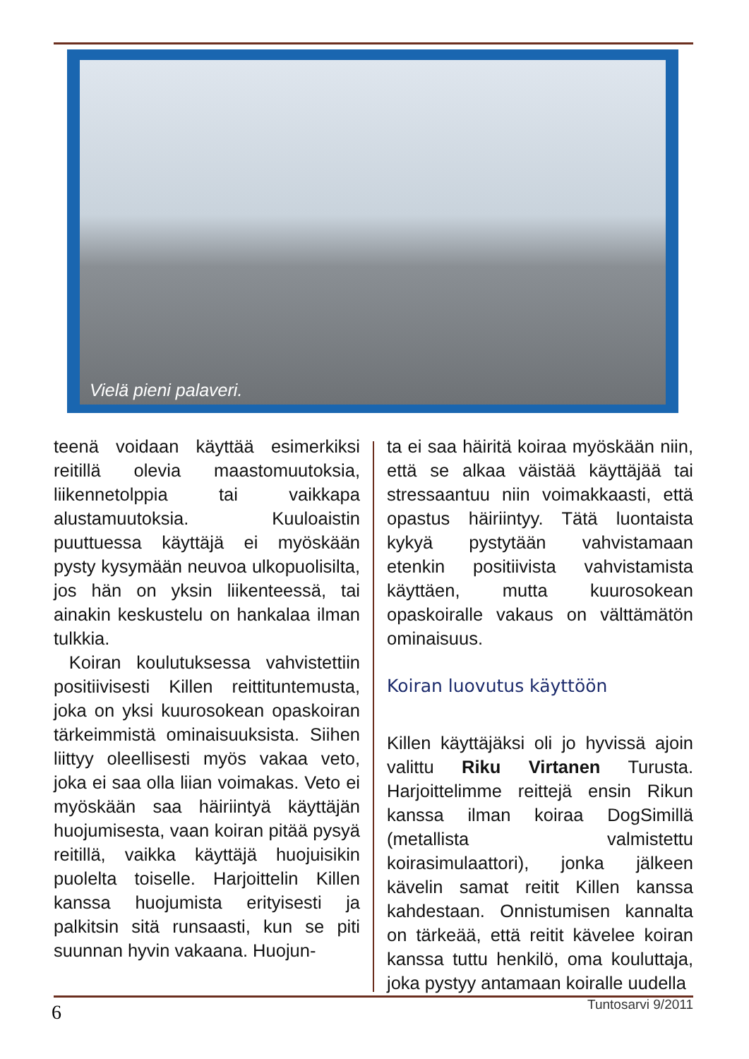Vielä pieni palaveri.
teenä voidaan käyttää esimerkiksi reitillä olevia maastomuutoksia, liikennetolppia tai vaikkapa alustamuutoksia. Kuuloaistin puuttuessa käyttäjä ei myöskään pysty kysymään neuvoa ulkopuolisilta, jos hän on yksin liikenteessä, tai ainakin keskustelu on hankalaa ilman tulkkia.
Koiran koulutuksessa vahvistettiin positiivisesti Killen reittituntemusta, joka on yksi kuurosokean opaskoiran tärkeimmistä ominaisuuksista. Siihen liittyy oleellisesti myös vakaa veto, joka ei saa olla liian voimakas. Veto ei myöskään saa häiriintyä käyttäjän huojumisesta, vaan koiran pitää pysyä reitillä, vaikka käyttäjä huojuisikin puolelta toiselle. Harjoittelin Killen kanssa huojumista erityisesti ja palkitsin sitä runsaasti, kun se piti suunnan hyvin vakaana. Huojun-
ta ei saa häiritä koiraa myöskään niin, että se alkaa väistää käyttäjää tai stressaantuu niin voimakkaasti, että opastus häiriintyy. Tätä luontaista kykyä pystytään vahvistamaan etenkin positiivista vahvistamista käyttäen, mutta kuurosokean opaskoiralle vakaus on välttämätön ominaisuus.
Koiran luovutus käyttöön
Killen käyttäjäksi oli jo hyvissä ajoin valittu Riku Virtanen Turusta. Harjoittelimme reittejä ensin Rikun kanssa ilman koiraa DogSimillä (metallista valmistettu koirasimulaattori), jonka jälkeen kävelin samat reitit Killen kanssa kahdestaan. Onnistumisen kannalta on tärkeää, että reitit kävelee koiran kanssa tuttu henkilö, oma kouluttaja, joka pystyy antamaan koiralle uudella
6 Tuntosarvi 9/2011